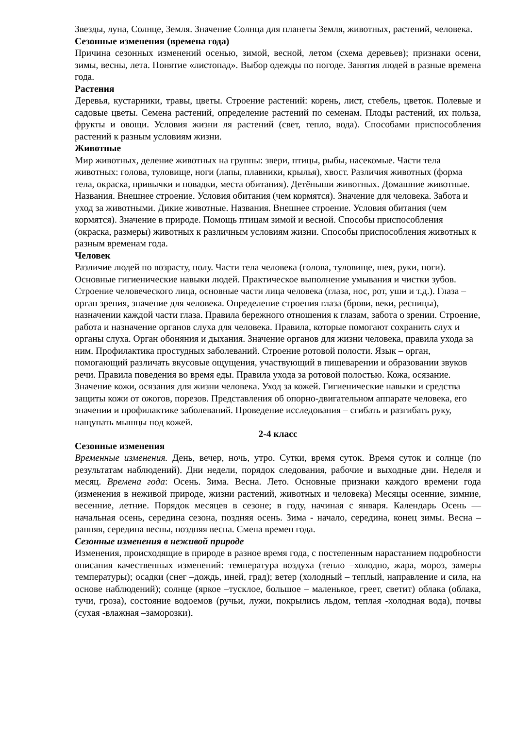Звезды, луна, Солнце, Земля. Значение Солнца для планеты Земля, животных, растений, человека.
Сезонные изменения (времена года)
Причина сезонных изменений осенью, зимой, весной, летом (схема деревьев); признаки осени, зимы, весны, лета. Понятие «листопад». Выбор одежды по погоде. Занятия людей в разные времена года.
Растения
Деревья, кустарники, травы, цветы. Строение растений: корень, лист, стебель, цветок. Полевые и садовые цветы. Семена растений, определение растений по семенам. Плоды растений, их польза, фрукты и овощи. Условия жизни ля растений (свет, тепло, вода). Способами приспособления растений к разным условиям жизни.
Животные
Мир животных, деление животных на группы: звери, птицы, рыбы, насекомые. Части тела животных: голова, туловище, ноги (лапы, плавники, крылья), хвост. Различия животных (форма тела, окраска, привычки и повадки, места обитания). Детёныши животных. Домашние животные. Названия. Внешнее строение. Условия обитания (чем кормятся). Значение для человека. Забота и уход за животными. Дикие животные. Названия. Внешнее строение. Условия обитания (чем кормятся). Значение в природе. Помощь птицам зимой и весной. Способы приспособления (окраска, размеры) животных к различным условиям жизни. Способы приспособления животных к разным временам года.
Человек
Различие людей по возрасту, полу. Части тела человека (голова, туловище, шея, руки, ноги). Основные гигиенические навыки людей. Практическое выполнение умывания и чистки зубов. Строение человеческого лица, основные части лица человека (глаза, нос, рот, уши и т.д.). Глаза – орган зрения, значение для человека. Определение строения глаза (брови, веки, ресницы), назначении каждой части глаза. Правила бережного отношения к глазам, забота о зрении. Строение, работа и назначение органов слуха для человека. Правила, которые помогают сохранить слух и органы слуха. Орган обоняния и дыхания. Значение органов для жизни человека, правила ухода за ним. Профилактика простудных заболеваний. Строение ротовой полости. Язык – орган, помогающий различать вкусовые ощущения, участвующий в пищеварении и образовании звуков речи. Правила поведения во время еды. Правила ухода за ротовой полостью. Кожа, осязание. Значение кожи, осязания для жизни человека. Уход за кожей. Гигиенические навыки и средства защиты кожи от ожогов, порезов. Представления об опорно-двигательном аппарате человека, его значении и профилактике заболеваний. Проведение исследования – сгибать и разгибать руку, нащупать мышцы под кожей.
2-4 класс
Сезонные изменения
Временные изменения. День, вечер, ночь, утро. Сутки, время суток. Время суток и солнце (по результатам наблюдений). Дни недели, порядок следования, рабочие и выходные дни. Неделя и месяц. Времена года: Осень. Зима. Весна. Лето. Основные признаки каждого времени года (изменения в неживой природе, жизни растений, животных и человека) Месяцы осенние, зимние, весенние, летние. Порядок месяцев в сезоне; в году, начиная с января. Календарь Осень — начальная осень, середина сезона, поздняя осень. Зима - начало, середина, конец зимы. Весна – ранняя, середина весны, поздняя весна. Смена времен года.
Сезонные изменения в неживой природе
Изменения, происходящие в природе в разное время года, с постепенным нарастанием подробности описания качественных изменений: температура воздуха (тепло –холодно, жара, мороз, замеры температуры); осадки (снег –дождь, иней, град); ветер (холодный – теплый, направление и сила, на основе наблюдений); солнце (яркое –тусклое, большое – маленькое, греет, светит) облака (облака, тучи, гроза), состояние водоемов (ручьи, лужи, покрылись льдом, теплая -холодная вода), почвы (сухая -влажная –заморозки).